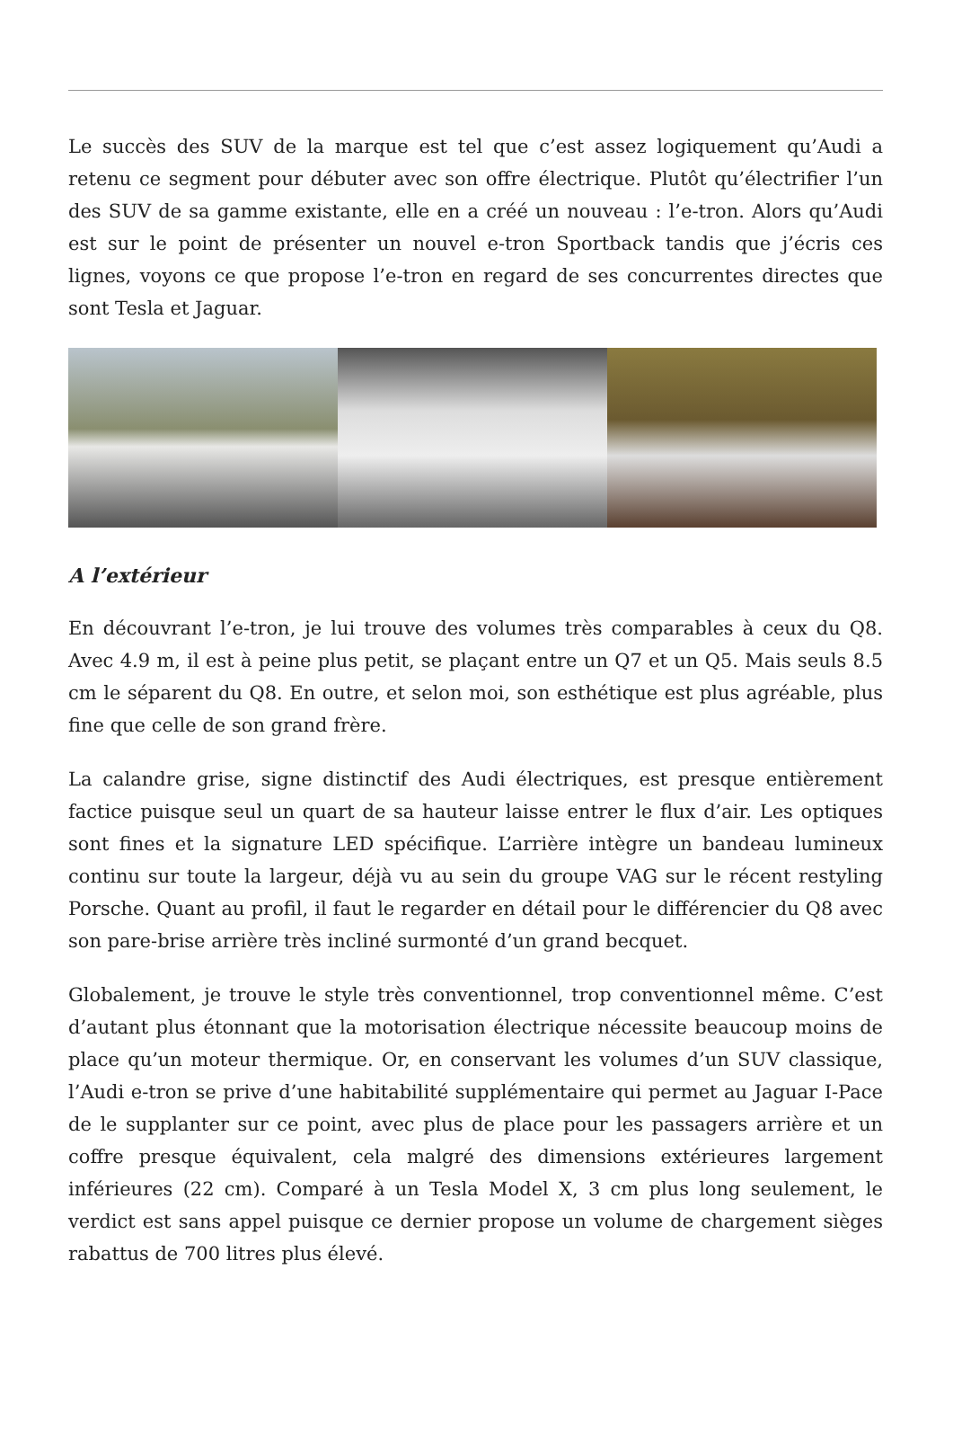Le succès des SUV de la marque est tel que c’est assez logiquement qu’Audi a retenu ce segment pour débuter avec son offre électrique. Plutôt qu’électrifier l’un des SUV de sa gamme existante, elle en a créé un nouveau : l’e-tron. Alors qu’Audi est sur le point de présenter un nouvel e-tron Sportback tandis que j’écris ces lignes, voyons ce que propose l’e-tron en regard de ses concurrentes directes que sont Tesla et Jaguar.
A l’extérieur
En découvrant l’e-tron, je lui trouve des volumes très comparables à ceux du Q8. Avec 4.9 m, il est à peine plus petit, se plaçant entre un Q7 et un Q5. Mais seuls 8.5 cm le séparent du Q8. En outre, et selon moi, son esthétique est plus agréable, plus fine que celle de son grand frère.
La calandre grise, signe distinctif des Audi électriques, est presque entièrement factice puisque seul un quart de sa hauteur laisse entrer le flux d’air. Les optiques sont fines et la signature LED spécifique. L’arrière intègre un bandeau lumineux continu sur toute la largeur, déjà vu au sein du groupe VAG sur le récent restyling Porsche. Quant au profil, il faut le regarder en détail pour le différencier du Q8 avec son pare-brise arrière très incliné surmonté d’un grand becquet.
Globalement, je trouve le style très conventionnel, trop conventionnel même. C’est d’autant plus étonnant que la motorisation électrique nécessite beaucoup moins de place qu’un moteur thermique. Or, en conservant les volumes d’un SUV classique, l’Audi e-tron se prive d’une habitabilité supplémentaire qui permet au Jaguar I-Pace de le supplanter sur ce point, avec plus de place pour les passagers arrière et un coffre presque équivalent, cela malgré des dimensions extérieures largement inférieures (22 cm). Comparé à un Tesla Model X, 3 cm plus long seulement, le verdict est sans appel puisque ce dernier propose un volume de chargement sièges rabattus de 700 litres plus élevé.